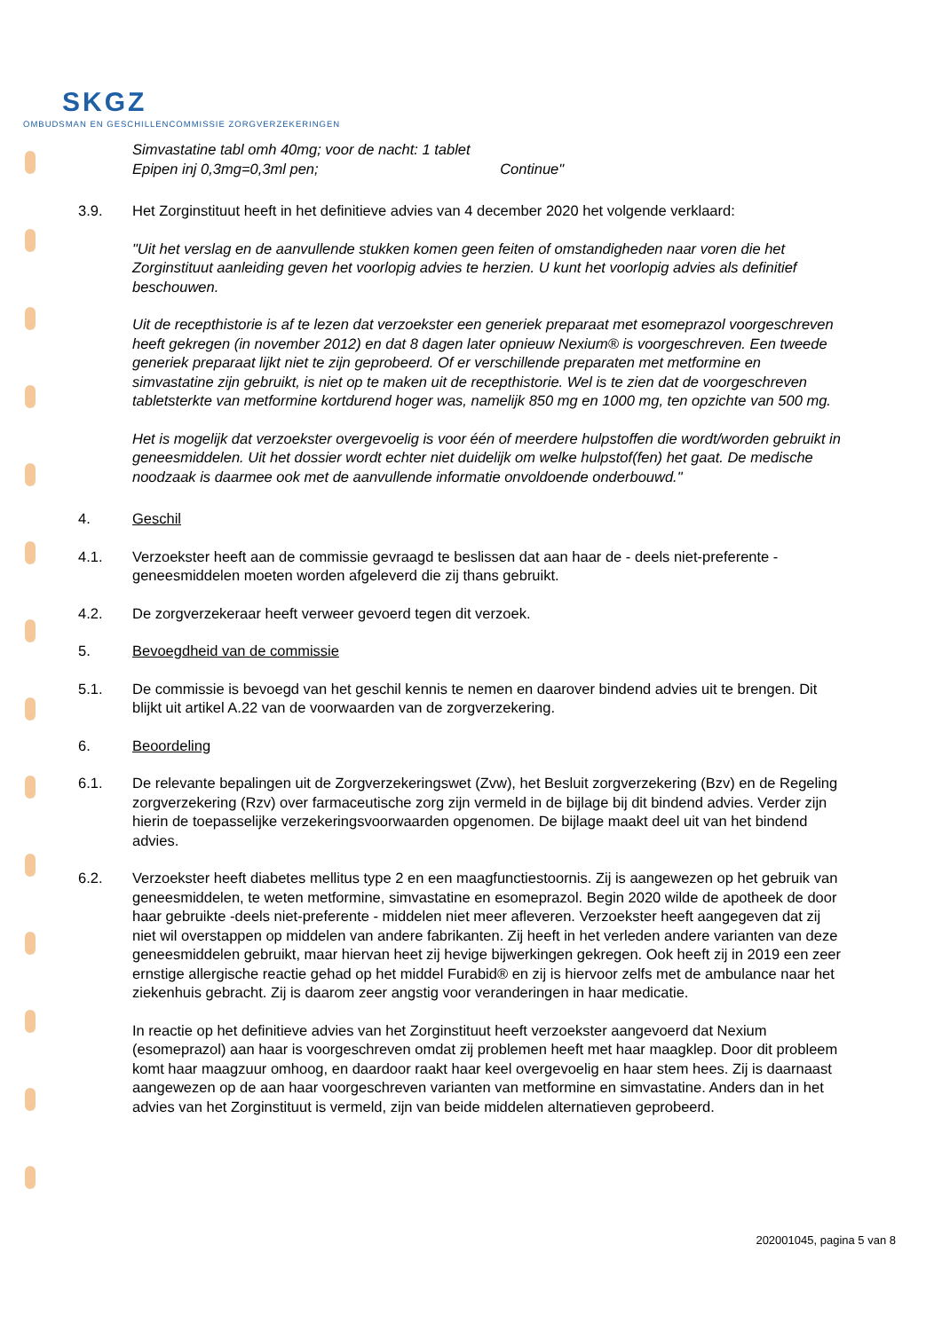SKGZ
OMBUDSMAN EN GESCHILLENCOMMISSIE ZORGVERZEKERINGEN
Simvastatine tabl omh 40mg; voor de nacht: 1 tablet
Epipen inj 0,3mg=0,3ml pen; Continue"
3.9. Het Zorginstituut heeft in het definitieve advies van 4 december 2020 het volgende verklaard:
"Uit het verslag en de aanvullende stukken komen geen feiten of omstandigheden naar voren die het Zorginstituut aanleiding geven het voorlopig advies te herzien. U kunt het voorlopig advies als definitief beschouwen.
Uit de recepthistorie is af te lezen dat verzoekster een generiek preparaat met esomeprazol voorgeschreven heeft gekregen (in november 2012) en dat 8 dagen later opnieuw Nexium® is voorgeschreven. Een tweede generiek preparaat lijkt niet te zijn geprobeerd. Of er verschillende preparaten met metformine en simvastatine zijn gebruikt, is niet op te maken uit de recepthistorie. Wel is te zien dat de voorgeschreven tabletsterkte van metformine kortdurend hoger was, namelijk 850 mg en 1000 mg, ten opzichte van 500 mg.
Het is mogelijk dat verzoekster overgevoelig is voor één of meerdere hulpstoffen die wordt/worden gebruikt in geneesmiddelen. Uit het dossier wordt echter niet duidelijk om welke hulpstof(fen) het gaat. De medische noodzaak is daarmee ook met de aanvullende informatie onvoldoende onderbouwd."
4. Geschil
4.1. Verzoekster heeft aan de commissie gevraagd te beslissen dat aan haar de - deels niet-preferente - geneesmiddelen moeten worden afgeleverd die zij thans gebruikt.
4.2. De zorgverzekeraar heeft verweer gevoerd tegen dit verzoek.
5. Bevoegdheid van de commissie
5.1. De commissie is bevoegd van het geschil kennis te nemen en daarover bindend advies uit te brengen. Dit blijkt uit artikel A.22 van de voorwaarden van de zorgverzekering.
6. Beoordeling
6.1. De relevante bepalingen uit de Zorgverzekeringswet (Zvw), het Besluit zorgverzekering (Bzv) en de Regeling zorgverzekering (Rzv) over farmaceutische zorg zijn vermeld in de bijlage bij dit bindend advies. Verder zijn hierin de toepasselijke verzekeringsvoorwaarden opgenomen. De bijlage maakt deel uit van het bindend advies.
6.2. Verzoekster heeft diabetes mellitus type 2 en een maagfunctiestoornis. Zij is aangewezen op het gebruik van geneesmiddelen, te weten metformine, simvastatine en esomeprazol. Begin 2020 wilde de apotheek de door haar gebruikte -deels niet-preferente - middelen niet meer afleveren. Verzoekster heeft aangegeven dat zij niet wil overstappen op middelen van andere fabrikanten. Zij heeft in het verleden andere varianten van deze geneesmiddelen gebruikt, maar hiervan heet zij hevige bijwerkingen gekregen. Ook heeft zij in 2019 een zeer ernstige allergische reactie gehad op het middel Furabid® en zij is hiervoor zelfs met de ambulance naar het ziekenhuis gebracht. Zij is daarom zeer angstig voor veranderingen in haar medicatie.
In reactie op het definitieve advies van het Zorginstituut heeft verzoekster aangevoerd dat Nexium (esomeprazol) aan haar is voorgeschreven omdat zij problemen heeft met haar maagklep. Door dit probleem komt haar maagzuur omhoog, en daardoor raakt haar keel overgevoelig en haar stem hees. Zij is daarnaast aangewezen op de aan haar voorgeschreven varianten van metformine en simvastatine. Anders dan in het advies van het Zorginstituut is vermeld, zijn van beide middelen alternatieven geprobeerd.
202001045, pagina 5 van 8